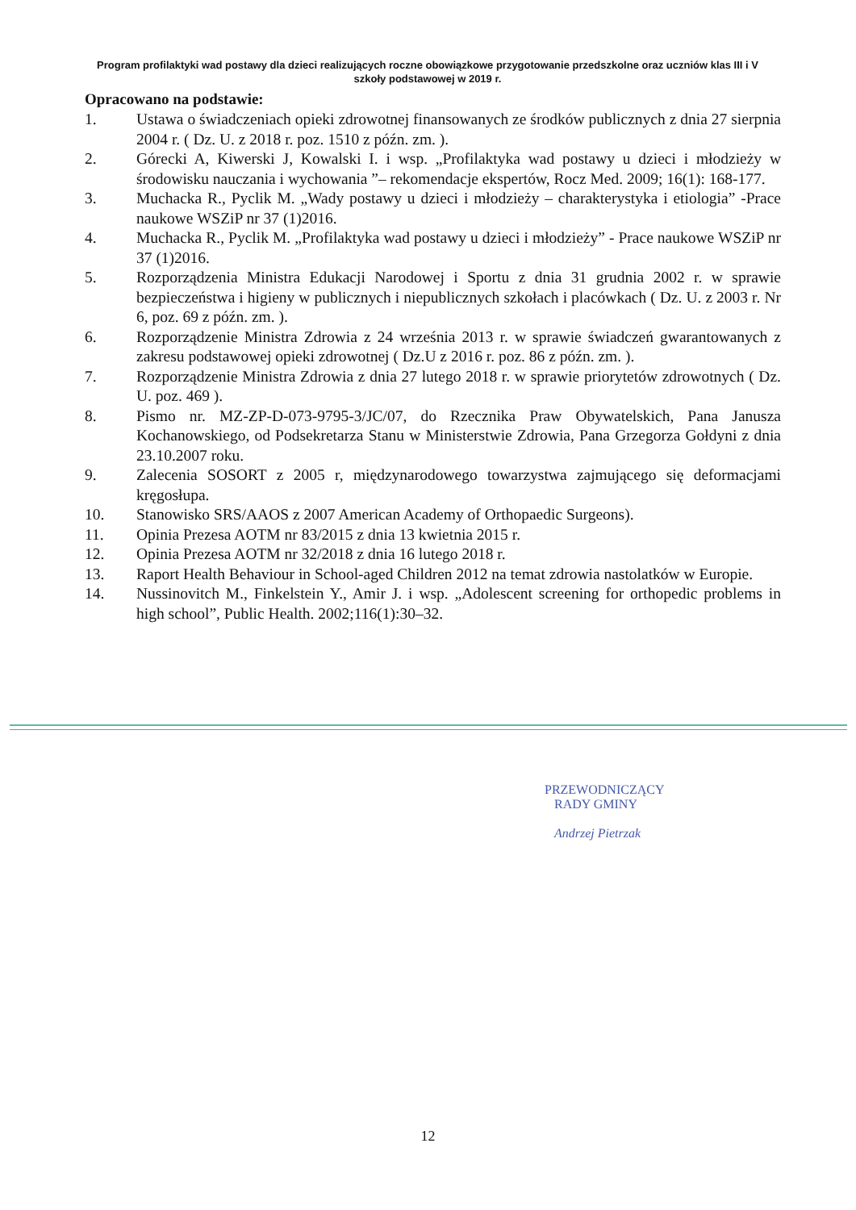Program profilaktyki wad postawy dla dzieci realizujących roczne obowiązkowe przygotowanie przedszkolne oraz uczniów klas III i V szkoły podstawowej w 2019 r.
Opracowano na podstawie:
1. Ustawa o świadczeniach opieki zdrowotnej finansowanych ze środków publicznych z dnia 27 sierpnia 2004 r. ( Dz. U. z 2018 r. poz. 1510 z późn. zm. ).
2. Górecki A, Kiwerski J, Kowalski I. i wsp. „Profilaktyka wad postawy u dzieci i młodzieży w środowisku nauczania i wychowania ”– rekomendacje ekspertów, Rocz Med. 2009; 16(1): 168-177.
3. Muchacka R., Pyclik M. „Wady postawy u dzieci i młodzieży – charakterystyka i etiologia” -Prace naukowe WSZiP nr 37 (1)2016.
4. Muchacka R., Pyclik M. „Profilaktyka wad postawy u dzieci i młodzieży” - Prace naukowe WSZiP nr 37 (1)2016.
5. Rozporządzenia Ministra Edukacji Narodowej i Sportu z dnia 31 grudnia 2002 r. w sprawie bezpieczeństwa i higieny w publicznych i niepublicznych szkołach i placówkach ( Dz. U. z 2003 r. Nr 6, poz. 69 z późn. zm. ).
6. Rozporządzenie Ministra Zdrowia z 24 września 2013 r. w sprawie świadczeń gwarantowanych z zakresu podstawowej opieki zdrowotnej ( Dz.U z 2016 r. poz. 86 z późn. zm. ).
7. Rozporządzenie Ministra Zdrowia z dnia 27 lutego 2018 r. w sprawie priorytetów zdrowotnych ( Dz. U. poz. 469 ).
8. Pismo nr. MZ-ZP-D-073-9795-3/JC/07, do Rzecznika Praw Obywatelskich, Pana Janusza Kochanowskiego, od Podsekretarza Stanu w Ministerstwie Zdrowia, Pana Grzegorza Gołdyni z dnia 23.10.2007 roku.
9. Zalecenia SOSORT z 2005 r, międzynarodowego towarzystwa zajmującego się deformacjami kręgosłupa.
10. Stanowisko SRS/AAOS z 2007 American Academy of Orthopaedic Surgeons).
11. Opinia Prezesa AOTM nr 83/2015 z dnia 13 kwietnia 2015 r.
12. Opinia Prezesa AOTM nr 32/2018 z dnia 16 lutego 2018 r.
13. Raport Health Behaviour in School-aged Children 2012 na temat zdrowia nastolatków w Europie.
14. Nussinovitch M., Finkelstein Y., Amir J. i wsp. „Adolescent screening for orthopedic problems in high school”, Public Health. 2002;116(1):30–32.
PRZEWODNICZĄCY
RADY GMINY
Andrzej Pietrzak
12